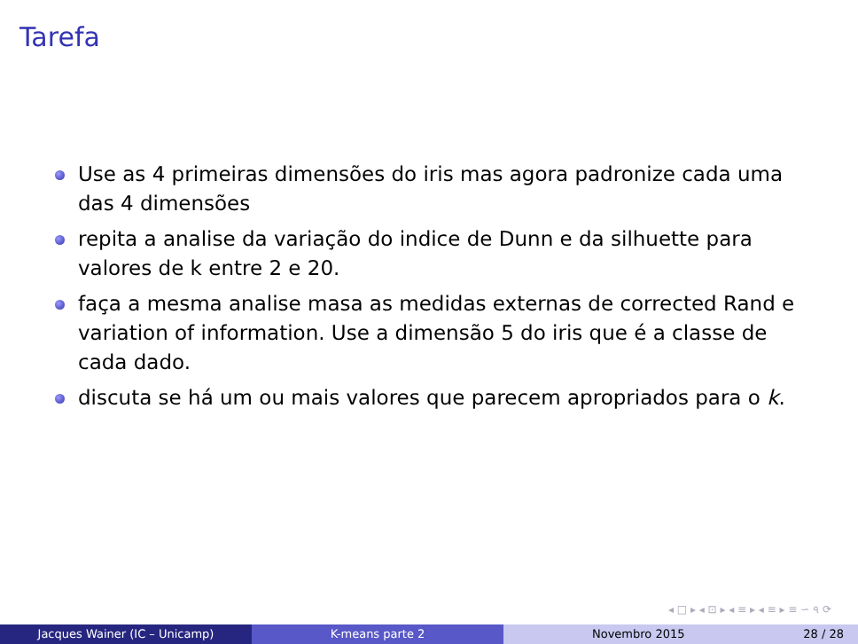Tarefa
Use as 4 primeiras dimensões do iris mas agora padronize cada uma das 4 dimensões
repita a analise da variação do indice de Dunn e da silhuette para valores de k entre 2 e 20.
faça a mesma analise masa as medidas externas de corrected Rand e variation of information. Use a dimensão 5 do iris que é a classe de cada dado.
discuta se há um ou mais valores que parecem apropriados para o k.
◂ □ ▸ ◂ ⊡ ▸ ◂ ≡ ▸ ◂ ≡ ▸ ≡ ∽ ৭ ⟳
Jacques Wainer (IC – Unicamp) K-means parte 2 Novembro 2015 28 / 28